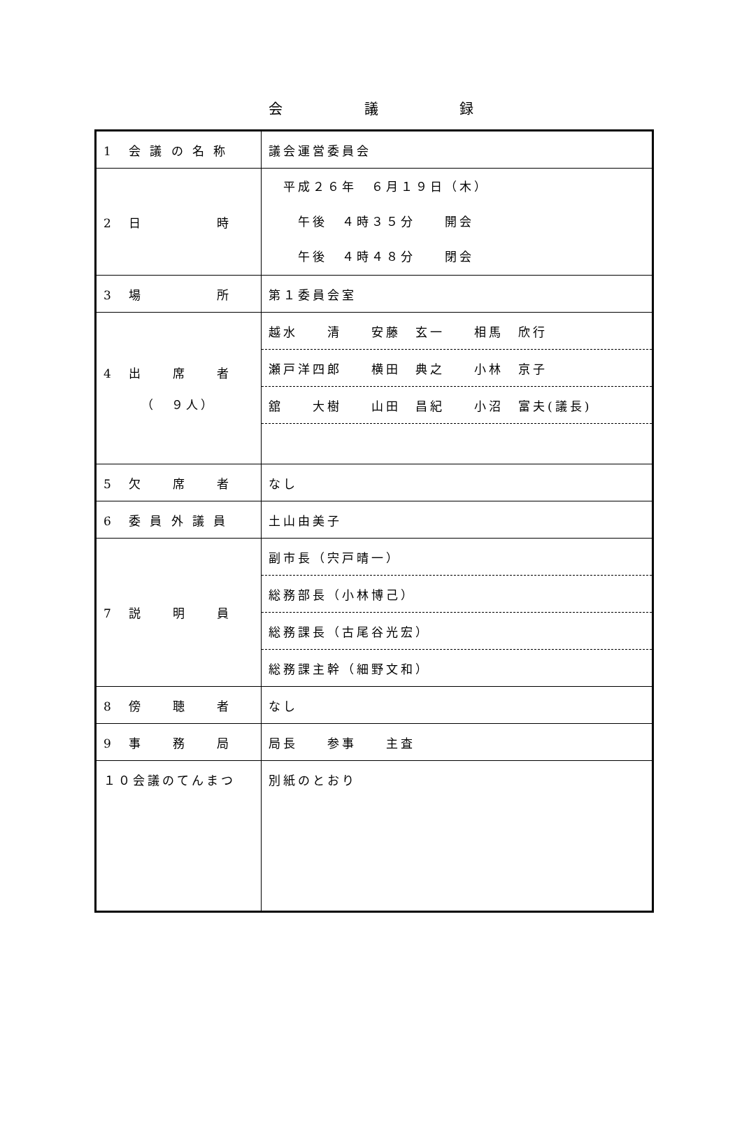会 議 録
| 1 会 議 の 名 称 | 議会運営委員会 |
| 2 日 時 | 平成２６年 ６月１９日（木） 午後 ４時３５分 開会 午後 ４時４８分 閉会 |
| 3 場 所 | 第１委員会室 |
| 4 出 席 者 （ ９人） | 越水 清 安藤 玄一 相馬 欣行 瀬戸洋四郎 横田 典之 小林 京子 舘 大樹 山田 昌紀 小沼 富夫(議長) |
| 5 欠 席 者 | なし |
| 6 委 員 外 議 員 | 土山由美子 |
| 7 説 明 員 | 副市長（宍戸晴一） 総務部長（小林博己） 総務課長（古尾谷光宏） 総務課主幹（細野文和） |
| 8 傍 聴 者 | なし |
| 9 事 務 局 | 局長 参事 主査 |
| １０会議のてんまつ | 別紙のとおり |